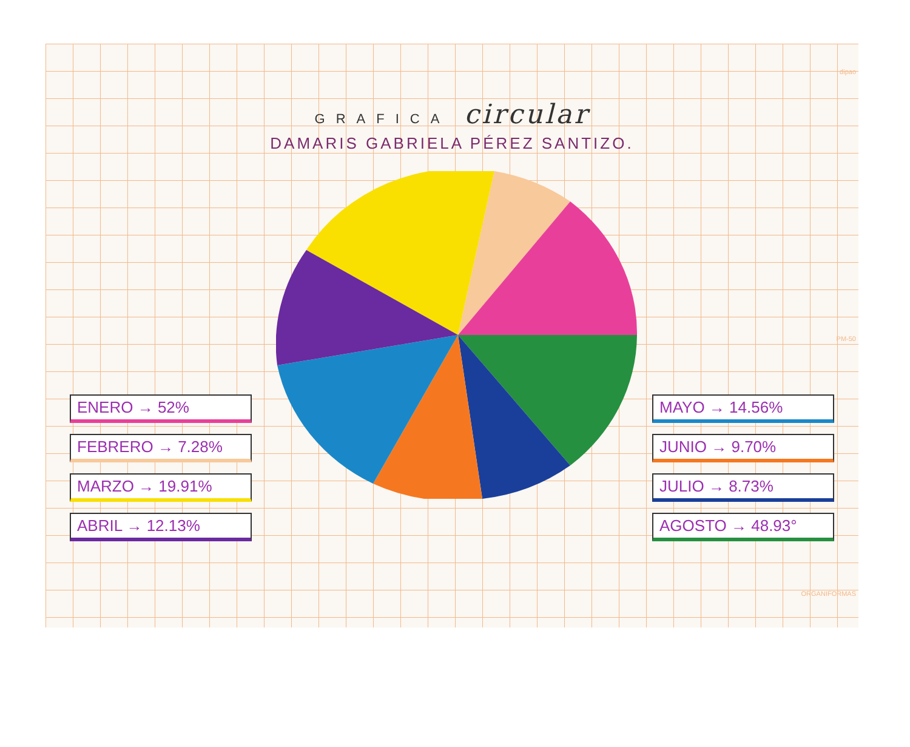GRAFICA circular
DAMARIS GABRIELA PÉREZ SANTIZO.
ENERO → 52%
FEBRERO → 7.28%
MARZO → 19.91%
ABRIL → 12.13%
MAYO → 14.56%
JUNIO → 9.70%
JULIO → 8.73%
AGOSTO → 48.93°
dipao
PM-50
ORGANIFORMAS